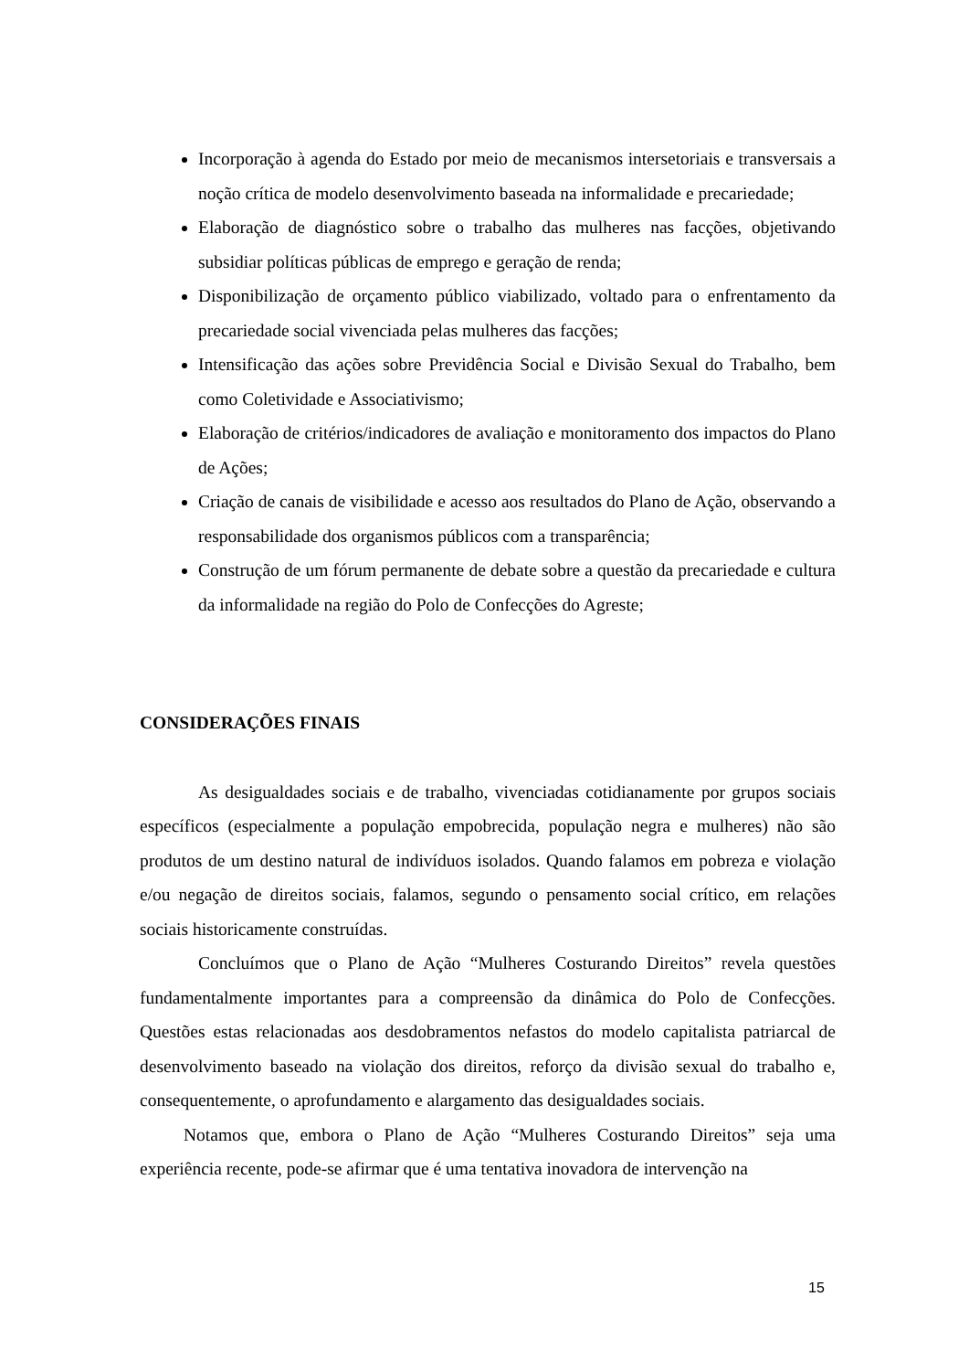Incorporação à agenda do Estado por meio de mecanismos intersetoriais e transversais a noção crítica de modelo desenvolvimento baseada na informalidade e precariedade;
Elaboração de diagnóstico sobre o trabalho das mulheres nas facções, objetivando subsidiar políticas públicas de emprego e geração de renda;
Disponibilização de orçamento público viabilizado, voltado para o enfrentamento da precariedade social vivenciada pelas mulheres das facções;
Intensificação das ações sobre Previdência Social e Divisão Sexual do Trabalho, bem como Coletividade e Associativismo;
Elaboração de critérios/indicadores de avaliação e monitoramento dos impactos do Plano de Ações;
Criação de canais de visibilidade e acesso aos resultados do Plano de Ação, observando a responsabilidade dos organismos públicos com a transparência;
Construção de um fórum permanente de debate sobre a questão da precariedade e cultura da informalidade na região do Polo de Confecções do Agreste;
CONSIDERAÇÕES FINAIS
As desigualdades sociais e de trabalho, vivenciadas cotidianamente por grupos sociais específicos (especialmente a população empobrecida, população negra e mulheres) não são produtos de um destino natural de indivíduos isolados. Quando falamos em pobreza e violação e/ou negação de direitos sociais, falamos, segundo o pensamento social crítico, em relações sociais historicamente construídas.
Concluímos que o Plano de Ação “Mulheres Costurando Direitos” revela questões fundamentalmente importantes para a compreensão da dinâmica do Polo de Confecções. Questões estas relacionadas aos desdobramentos nefastos do modelo capitalista patriarcal de desenvolvimento baseado na violação dos direitos, reforço da divisão sexual do trabalho e, consequentemente, o aprofundamento e alargamento das desigualdades sociais.
Notamos que, embora o Plano de Ação “Mulheres Costurando Direitos” seja uma experiência recente, pode-se afirmar que é uma tentativa inovadora de intervenção na
15